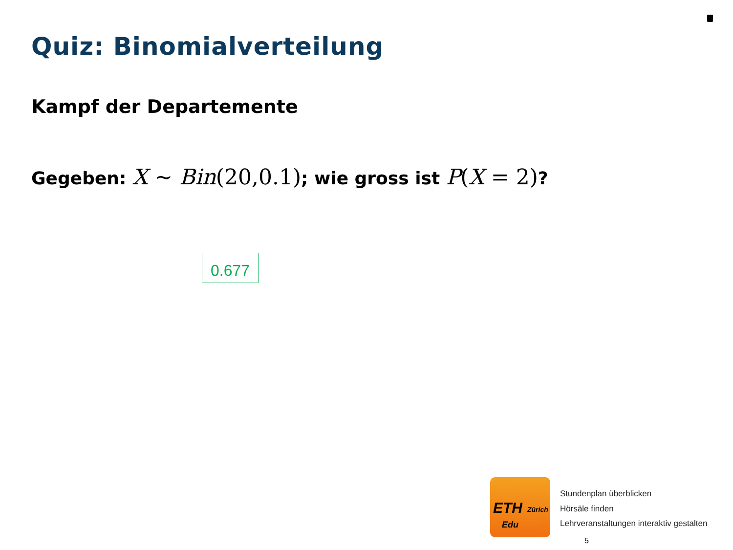Quiz: Binomialverteilung
Kampf der Departemente
Gegeben: X ~ Bin(20,0.1); wie gross ist P(X = 2)?
0.677
ETH Zürich
Edu
Stundenplan überblicken
Hörsäle finden
Lehrveranstaltungen interaktiv gestalten
5